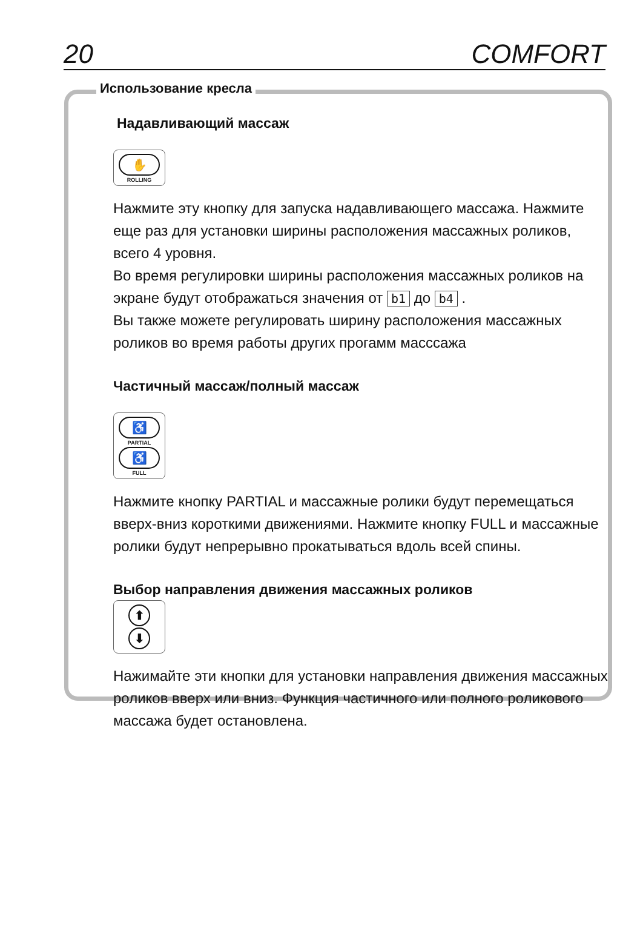20 COMFORT
Использование кресла
Надавливающий массаж
✋
ROLLING
Нажмите эту кнопку для запуска надавливающего массажа. Нажмите еще раз для установки ширины расположения массажных роликов, всего 4 уровня.
Во время регулировки ширины расположения массажных роликов на экране будут отображаться значения от b1 до b4 .
Вы также можете регулировать ширину расположения массажных роликов во время работы других прогамм масссажа
Частичный массаж/полный массаж
♿
PARTIAL
♿
FULL
Нажмите кнопку PARTIAL и массажные ролики будут перемещаться вверх-вниз короткими движениями. Нажмите кнопку FULL и массажные ролики будут непрерывно прокатываться вдоль всей спины.
Выбор направления движения массажных роликов
⬆
⬇
Нажимайте эти кнопки для установки направления движения массажных роликов вверх или вниз. Функция частичного или полного роликового массажа будет остановлена.